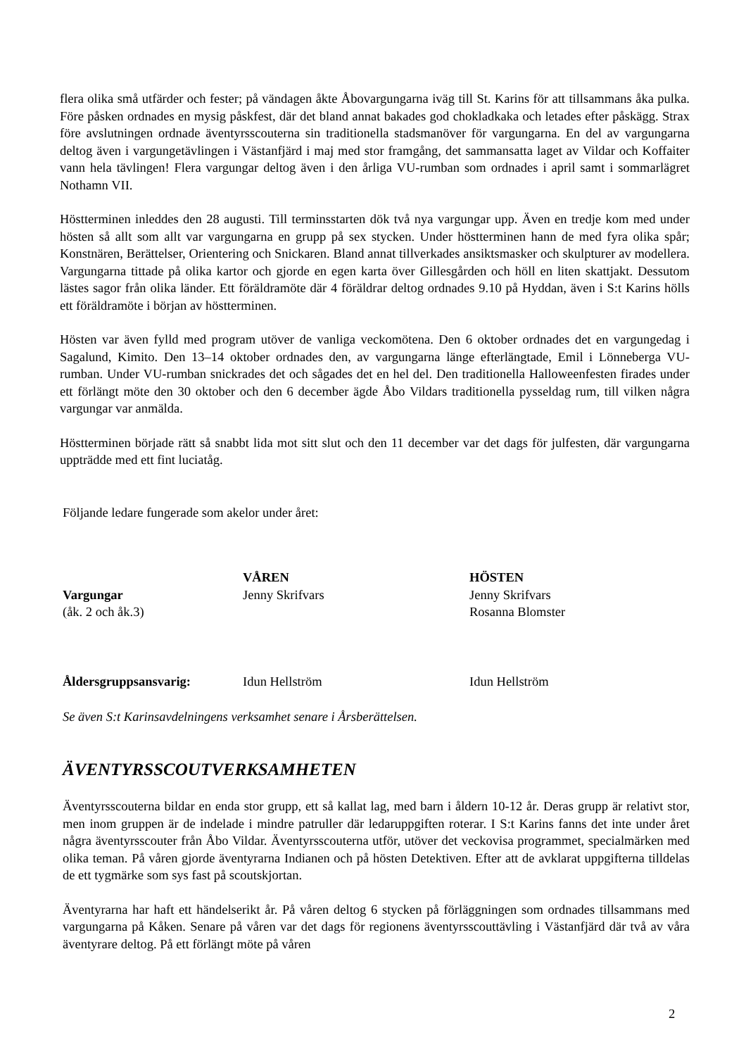flera olika små utfärder och fester; på vändagen åkte Åbovargungarna iväg till St. Karins för att tillsammans åka pulka. Före påsken ordnades en mysig påskfest, där det bland annat bakades god chokladkaka och letades efter påskägg. Strax före avslutningen ordnade äventyrsscouterna sin traditionella stadsmanöver för vargungarna. En del av vargungarna deltog även i vargungetävlingen i Västanfjärd i maj med stor framgång, det sammansatta laget av Vildar och Koffaiter vann hela tävlingen! Flera vargungar deltog även i den årliga VU-rumban som ordnades i april samt i sommarlägret Nothamn VII.
Höstterminen inleddes den 28 augusti. Till terminsstarten dök två nya vargungar upp. Även en tredje kom med under hösten så allt som allt var vargungarna en grupp på sex stycken. Under höstterminen hann de med fyra olika spår; Konstnären, Berättelser, Orientering och Snickaren. Bland annat tillverkades ansiktsmasker och skulpturer av modellera. Vargungarna tittade på olika kartor och gjorde en egen karta över Gillesgården och höll en liten skattjakt. Dessutom lästes sagor från olika länder. Ett föräldramöte där 4 föräldrar deltog ordnades 9.10 på Hyddan, även i S:t Karins hölls ett föräldramöte i början av höstterminen.
Hösten var även fylld med program utöver de vanliga veckomötena. Den 6 oktober ordnades det en vargungedag i Sagalund, Kimito. Den 13–14 oktober ordnades den, av vargungarna länge efterlängtade, Emil i Lönneberga VU-rumban. Under VU-rumban snickrades det och sågades det en hel del. Den traditionella Halloweenfesten firades under ett förlängt möte den 30 oktober och den 6 december ägde Åbo Vildars traditionella pysseldag rum, till vilken några vargungar var anmälda.
Höstterminen började rätt så snabbt lida mot sitt slut och den 11 december var det dags för julfesten, där vargungarna uppträdde med ett fint luciatåg.
Följande ledare fungerade som akelor under året:
| | VÅREN | HÖSTEN |
| Vargungar | Jenny Skrifvars | Jenny Skrifvars |
| (åk. 2 och åk.3) | | Rosanna Blomster |
| Åldersgruppsansvarig: | Idun Hellström | Idun Hellström |
Se även S:t Karinsavdelningens verksamhet senare i Årsberättelsen.
ÄVENTYRSSCOUTVERKSAMHETEN
Äventyrsscouterna bildar en enda stor grupp, ett så kallat lag, med barn i åldern 10-12 år. Deras grupp är relativt stor, men inom gruppen är de indelade i mindre patruller där ledaruppgiften roterar. I S:t Karins fanns det inte under året några äventyrsscouter från Åbo Vildar. Äventyrsscouterna utför, utöver det veckovisa programmet, specialmärken med olika teman. På våren gjorde äventyrarna Indianen och på hösten Detektiven. Efter att de avklarat uppgifterna tilldelas de ett tygmärke som sys fast på scoutskjortan.
Äventyrarna har haft ett händelserikt år. På våren deltog 6 stycken på förläggningen som ordnades tillsammans med vargungarna på Kåken. Senare på våren var det dags för regionens äventyrsscouttävling i Västanfjärd där två av våra äventyrare deltog. På ett förlängt möte på våren
2